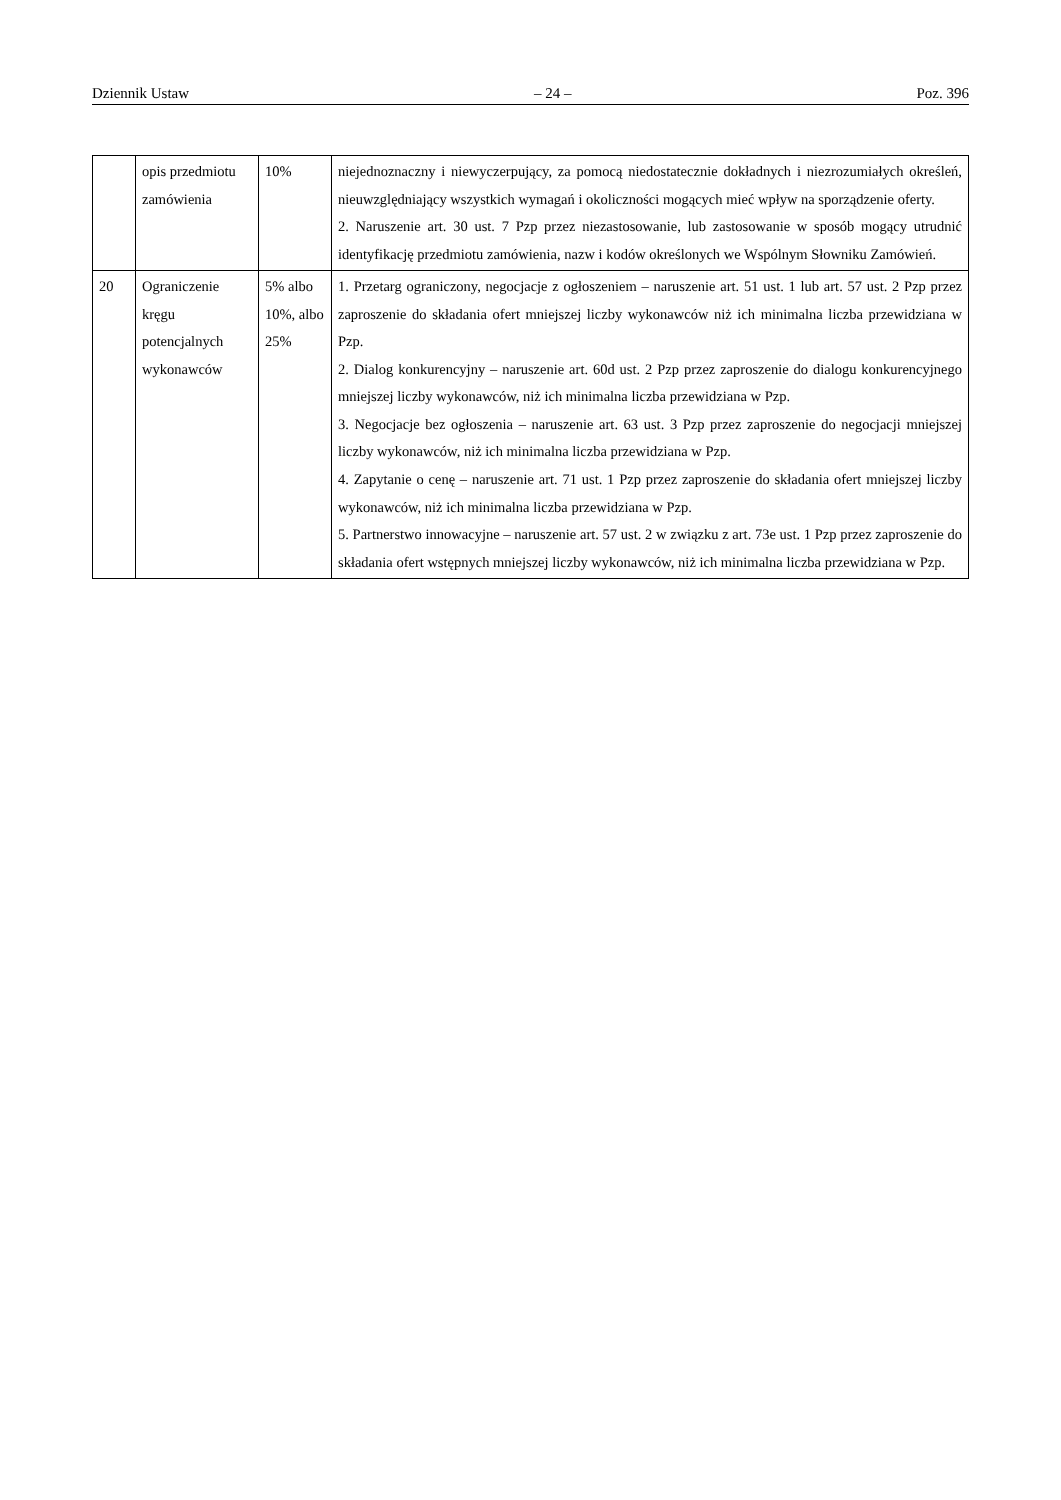Dziennik Ustaw – 24 – Poz. 396
| | opis przedmiotu zamówienia | 10% | niejednoznaczny i niewyczerpujący, za pomocą niedostatecznie dokładnych i niezrozumiałych określeń, nieuwzględniający wszystkich wymagań i okoliczności mogących mieć wpływ na sporządzenie oferty. 2. Naruszenie art. 30 ust. 7 Pzp przez niezastosowanie, lub zastosowanie w sposób mogący utrudnić identyfikację przedmiotu zamówienia, nazw i kodów określonych we Wspólnym Słowniku Zamówień. |
| 20 | Ograniczenie kręgu potencjalnych wykonawców | 5% albo 10%, albo 25% | 1. Przetarg ograniczony, negocjacje z ogłoszeniem – naruszenie art. 51 ust. 1 lub art. 57 ust. 2 Pzp przez zaproszenie do składania ofert mniejszej liczby wykonawców niż ich minimalna liczba przewidziana w Pzp. 2. Dialog konkurencyjny – naruszenie art. 60d ust. 2 Pzp przez zaproszenie do dialogu konkurencyjnego mniejszej liczby wykonawców, niż ich minimalna liczba przewidziana w Pzp. 3. Negocjacje bez ogłoszenia – naruszenie art. 63 ust. 3 Pzp przez zaproszenie do negocjacji mniejszej liczby wykonawców, niż ich minimalna liczba przewidziana w Pzp. 4. Zapytanie o cenę – naruszenie art. 71 ust. 1 Pzp przez zaproszenie do składania ofert mniejszej liczby wykonawców, niż ich minimalna liczba przewidziana w Pzp. 5. Partnerstwo innowacyjne – naruszenie art. 57 ust. 2 w związku z art. 73e ust. 1 Pzp przez zaproszenie do składania ofert wstępnych mniejszej liczby wykonawców, niż ich minimalna liczba przewidziana w Pzp. |